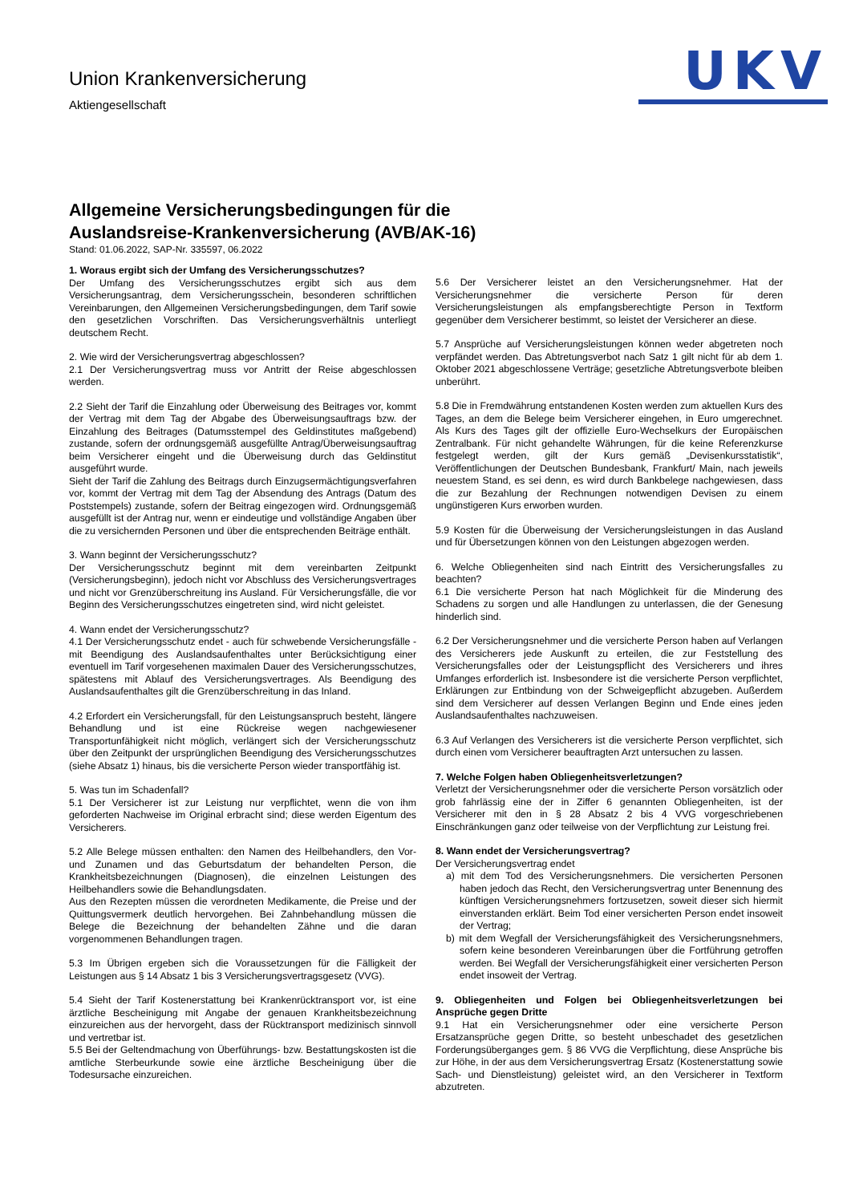Union Krankenversicherung
Aktiengesellschaft
UKV
Allgemeine Versicherungsbedingungen für die
Auslandsreise-Krankenversicherung (AVB/AK-16)
Stand: 01.06.2022, SAP-Nr. 335597, 06.2022
1. Woraus ergibt sich der Umfang des Versicherungsschutzes?
Der Umfang des Versicherungsschutzes ergibt sich aus dem Versicherungsantrag, dem Versicherungsschein, besonderen schriftlichen Vereinbarungen, den Allgemeinen Versicherungsbedingungen, dem Tarif sowie den gesetzlichen Vorschriften. Das Versicherungsverhältnis unterliegt deutschem Recht.
2. Wie wird der Versicherungsvertrag abgeschlossen?
2.1 Der Versicherungsvertrag muss vor Antritt der Reise abgeschlossen werden.
2.2 Sieht der Tarif die Einzahlung oder Überweisung des Beitrages vor, kommt der Vertrag mit dem Tag der Abgabe des Überweisungsauftrags bzw. der Einzahlung des Beitrages (Datumsstempel des Geldinstitutes maßgebend) zustande, sofern der ordnungsgemäß ausgefüllte Antrag/Überweisungsauftrag beim Versicherer eingeht und die Überweisung durch das Geldinstitut ausgeführt wurde.
Sieht der Tarif die Zahlung des Beitrags durch Einzugsermächtigungsverfahren vor, kommt der Vertrag mit dem Tag der Absendung des Antrags (Datum des Poststempels) zustande, sofern der Beitrag eingezogen wird. Ordnungsgemäß ausgefüllt ist der Antrag nur, wenn er eindeutige und vollständige Angaben über die zu versichernden Personen und über die entsprechenden Beiträge enthält.
3. Wann beginnt der Versicherungsschutz?
Der Versicherungsschutz beginnt mit dem vereinbarten Zeitpunkt (Versicherungsbeginn), jedoch nicht vor Abschluss des Versicherungsvertrages und nicht vor Grenzüberschreitung ins Ausland. Für Versicherungsfälle, die vor Beginn des Versicherungsschutzes eingetreten sind, wird nicht geleistet.
4. Wann endet der Versicherungsschutz?
4.1 Der Versicherungsschutz endet - auch für schwebende Versicherungsfälle - mit Beendigung des Auslandsaufenthaltes unter Berücksichtigung einer eventuell im Tarif vorgesehenen maximalen Dauer des Versicherungsschutzes, spätestens mit Ablauf des Versicherungsvertrages. Als Beendigung des Auslandsaufenthaltes gilt die Grenzüberschreitung in das Inland.
4.2 Erfordert ein Versicherungsfall, für den Leistungsanspruch besteht, längere Behandlung und ist eine Rückreise wegen nachgewiesener Transportunfähigkeit nicht möglich, verlängert sich der Versicherungsschutz über den Zeitpunkt der ursprünglichen Beendigung des Versicherungsschutzes (siehe Absatz 1) hinaus, bis die versicherte Person wieder transportfähig ist.
5. Was tun im Schadenfall?
5.1 Der Versicherer ist zur Leistung nur verpflichtet, wenn die von ihm geforderten Nachweise im Original erbracht sind; diese werden Eigentum des Versicherers.
5.2 Alle Belege müssen enthalten: den Namen des Heilbehandlers, den Vor- und Zunamen und das Geburtsdatum der behandelten Person, die Krankheitsbezeichnungen (Diagnosen), die einzelnen Leistungen des Heilbehandlers sowie die Behandlungsdaten.
Aus den Rezepten müssen die verordneten Medikamente, die Preise und der Quittungsvermerk deutlich hervorgehen. Bei Zahnbehandlung müssen die Belege die Bezeichnung der behandelten Zähne und die daran vorgenommenen Behandlungen tragen.
5.3 Im Übrigen ergeben sich die Voraussetzungen für die Fälligkeit der Leistungen aus § 14 Absatz 1 bis 3 Versicherungsvertragsgesetz (VVG).
5.4 Sieht der Tarif Kostenerstattung bei Krankenrücktransport vor, ist eine ärztliche Bescheinigung mit Angabe der genauen Krankheitsbezeichnung einzureichen aus der hervorgeht, dass der Rücktransport medizinisch sinnvoll und vertretbar ist.
5.5 Bei der Geltendmachung von Überführungs- bzw. Bestattungskosten ist die amtliche Sterbeurkunde sowie eine ärztliche Bescheinigung über die Todesursache einzureichen.
5.6 Der Versicherer leistet an den Versicherungsnehmer. Hat der Versicherungsnehmer die versicherte Person für deren Versicherungsleistungen als empfangsberechtigte Person in Textform gegenüber dem Versicherer bestimmt, so leistet der Versicherer an diese.
5.7 Ansprüche auf Versicherungsleistungen können weder abgetreten noch verpfändet werden. Das Abtretungsverbot nach Satz 1 gilt nicht für ab dem 1. Oktober 2021 abgeschlossene Verträge; gesetzliche Abtretungsverbote bleiben unberührt.
5.8 Die in Fremdwährung entstandenen Kosten werden zum aktuellen Kurs des Tages, an dem die Belege beim Versicherer eingehen, in Euro umgerechnet. Als Kurs des Tages gilt der offizielle Euro-Wechselkurs der Europäischen Zentralbank. Für nicht gehandelte Währungen, für die keine Referenzkurse festgelegt werden, gilt der Kurs gemäß „Devisenkursstatistik“, Veröffentlichungen der Deutschen Bundesbank, Frankfurt/ Main, nach jeweils neuestem Stand, es sei denn, es wird durch Bankbelege nachgewiesen, dass die zur Bezahlung der Rechnungen notwendigen Devisen zu einem ungünstigeren Kurs erworben wurden.
5.9 Kosten für die Überweisung der Versicherungsleistungen in das Ausland und für Übersetzungen können von den Leistungen abgezogen werden.
6. Welche Obliegenheiten sind nach Eintritt des Versicherungsfalles zu beachten?
6.1 Die versicherte Person hat nach Möglichkeit für die Minderung des Schadens zu sorgen und alle Handlungen zu unterlassen, die der Genesung hinderlich sind.
6.2 Der Versicherungsnehmer und die versicherte Person haben auf Verlangen des Versicherers jede Auskunft zu erteilen, die zur Feststellung des Versicherungsfalles oder der Leistungspflicht des Versicherers und ihres Umfanges erforderlich ist. Insbesondere ist die versicherte Person verpflichtet, Erklärungen zur Entbindung von der Schweigepflicht abzugeben. Außerdem sind dem Versicherer auf dessen Verlangen Beginn und Ende eines jeden Auslandsaufenthaltes nachzuweisen.
6.3 Auf Verlangen des Versicherers ist die versicherte Person verpflichtet, sich durch einen vom Versicherer beauftragten Arzt untersuchen zu lassen.
7. Welche Folgen haben Obliegenheitsverletzungen?
Verletzt der Versicherungsnehmer oder die versicherte Person vorsätzlich oder grob fahrlässig eine der in Ziffer 6 genannten Obliegenheiten, ist der Versicherer mit den in § 28 Absatz 2 bis 4 VVG vorgeschriebenen Einschränkungen ganz oder teilweise von der Verpflichtung zur Leistung frei.
8. Wann endet der Versicherungsvertrag?
Der Versicherungsvertrag endet
a) mit dem Tod des Versicherungsnehmers. Die versicherten Personen haben jedoch das Recht, den Versicherungsvertrag unter Benennung des künftigen Versicherungsnehmers fortzusetzen, soweit dieser sich hiermit einverstanden erklärt. Beim Tod einer versicherten Person endet insoweit der Vertrag;
b) mit dem Wegfall der Versicherungsfähigkeit des Versicherungsnehmers, sofern keine besonderen Vereinbarungen über die Fortführung getroffen werden. Bei Wegfall der Versicherungsfähigkeit einer versicherten Person endet insoweit der Vertrag.
9. Obliegenheiten und Folgen bei Obliegenheitsverletzungen bei Ansprüche gegen Dritte
9.1 Hat ein Versicherungsnehmer oder eine versicherte Person Ersatzansprüche gegen Dritte, so besteht unbeschadet des gesetzlichen Forderungsüberganges gem. § 86 VVG die Verpflichtung, diese Ansprüche bis zur Höhe, in der aus dem Versicherungsvertrag Ersatz (Kostenerstattung sowie Sach- und Dienstleistung) geleistet wird, an den Versicherer in Textform abzutreten.